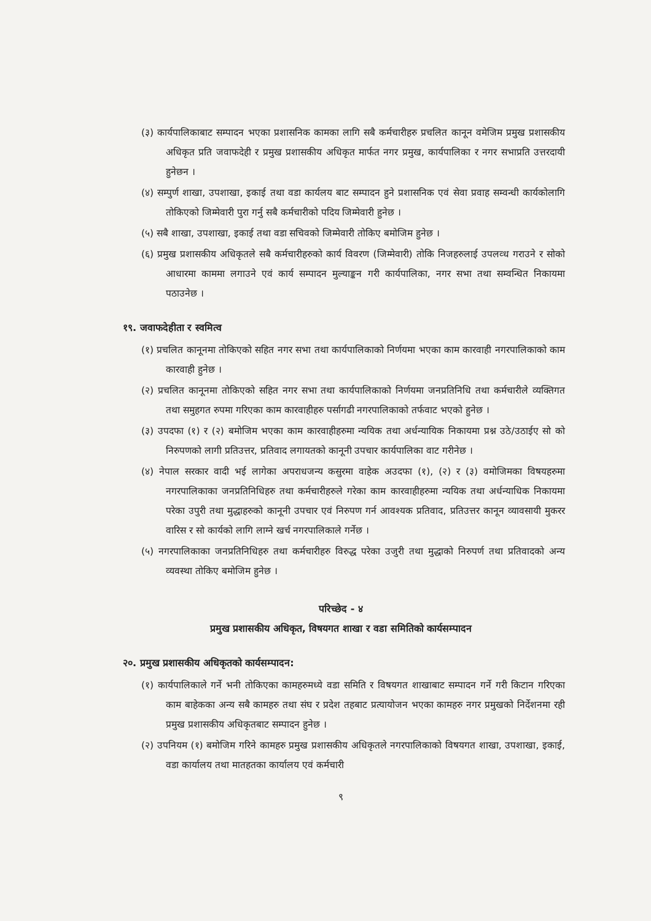(३) कार्यपालिकाबाट सम्पादन भएका प्रशासनिक कामका लागि सबै कर्मचारीहरु प्रचलित कानून वमेजिम प्रमुख प्रशासकीय अधिकृत प्रति जवाफदेही र प्रमुख प्रशासकीय अधिकृत मार्फत नगर प्रमुख, कार्यपालिका र नगर सभाप्रति उत्तरदायी हुनेछन ।
(४) सम्पुर्ण शाखा, उपशाखा, इकाई तथा वडा कार्यलय बाट सम्पादन हुने प्रशासनिक एवं सेवा प्रवाह सम्वन्धी कार्यकोलागि तोकिएको जिम्मेवारी पुरा गर्नु सबै कर्मचारीको पदिय जिम्मेवारी हुनेछ ।
(५) सबै शाखा, उपशाखा, इकाई तथा वडा सचिवको जिम्मेवारी तोकिए बमोजिम हुनेछ ।
(६) प्रमुख प्रशासकीय अधिकृतले सबै कर्मचारीहरुको कार्य विवरण (जिम्मेवारी) तोकि निजहरुलाई उपलव्ध गराउने र सोको आधारमा काममा लगाउने एवं कार्य सम्पादन मुल्याङ्कन गरी कार्यपालिका, नगर सभा तथा सम्वन्धित निकायमा पठाउनेछ ।
१९. जवाफदेहीता र स्वमित्व
(१) प्रचलित कानूनमा तोकिएको सहित नगर सभा तथा कार्यपालिकाको निर्णयमा भएका काम कारवाही नगरपालिकाको काम कारवाही हुनेछ ।
(२) प्रचलित कानूनमा तोकिएको सहित नगर सभा तथा कार्यपालिकाको निर्णयमा जनप्रतिनिधि तथा कर्मचारीले व्यक्तिगत तथा समुहगत रुपमा गरिएका काम कारवाहीहरु पर्सागढी नगरपालिकाको तर्फवाट भएको हुनेछ ।
(३) उपदफा (१) र (२) बमोजिम भएका काम कारवाहीहरुमा न्ययिक तथा अर्धन्यायिक निकायमा प्रश्न उठे/उठाईए सो को निरुपणको लागी प्रतिउत्तर, प्रतिवाद लगायतको कानूनी उपचार कार्यपालिका वाट गरीनेछ ।
(४) नेपाल सरकार वादी भई लागेका अपराधजन्य कसुरमा वाहेक अउदफा (१), (२) र (३) वमोजिमका विषयहरुमा नगरपालिकाका जनप्रतिनिधिहरु तथा कर्मचारीहरुले गरेका काम कारवाहीहरुमा न्ययिक तथा अर्धन्याधिक निकायमा परेका उपुरी तथा मुद्धाहरुको कानूनी उपचार एवं निरुपण गर्न आवश्यक प्रतिवाद, प्रतिउत्तर कानून व्यावसायी मुकरर वारिस र सो कार्यको लागि लाग्ने खर्च नगरपालिकाले गर्नेछ ।
(५) नगरपालिकाका जनप्रतिनिधिहरु तथा कर्मचारीहरु विरुद्ध परेका उजुरी तथा मुद्धाको निरुपर्ण तथा प्रतिवादको अन्य व्यवस्था तोकिए बमोजिम हुनेछ ।
परिच्छेद - ४
प्रमुख प्रशासकीय अधिकृत, विषयगत शाखा र वडा समितिको कार्यसम्पादन
२०. प्रमुख प्रशासकीय अधिकृतको कार्यसम्पादन:
(१) कार्यपालिकाले गर्ने भनी तोकिएका कामहरुमध्ये वडा समिति र विषयगत शाखाबाट सम्पादन गर्ने गरी किटान गरिएका काम बाहेकका अन्य सबै कामहरु तथा संघ र प्रदेश तहबाट प्रत्यायोजन भएका कामहरु नगर प्रमुखको निर्देशनमा रही प्रमुख प्रशासकीय अधिकृतबाट सम्पादन हुनेछ ।
(२) उपनियम (१) बमोजिम गरिने कामहरु प्रमुख प्रशासकीय अधिकृतले नगरपालिकाको विषयगत शाखा, उपशाखा, इकाई, वडा कार्यालय तथा मातहतका कार्यालय एवं कर्मचारी
९